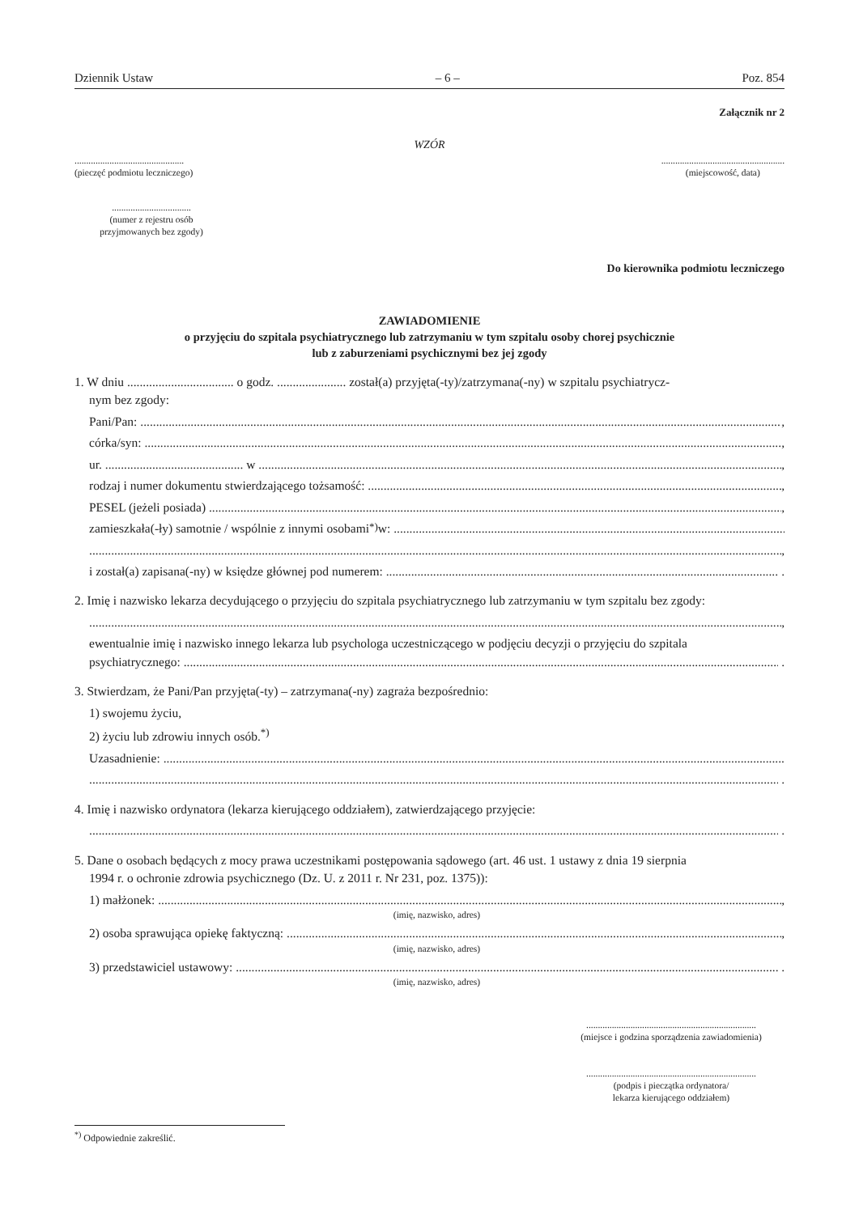Dziennik Ustaw – 6 – Poz. 854
Załącznik nr 2
WZÓR
...............................................
(pieczęć podmiotu leczniczego)
.....................................................
(miejscowość, data)
..................................
(numer z rejestru osób
przyjmowanych bez zgody)
Do kierownika podmiotu leczniczego
ZAWIADOMIENIE
o przyjęciu do szpitala psychiatrycznego lub zatrzymaniu w tym szpitalu osoby chorej psychicznie
lub z zaburzeniami psychicznymi bez jej zgody
1. W dniu .................................. o godz. ...................... został(a) przyjęta(-ty)/zatrzymana(-ny) w szpitalu psychiatrycz-
nym bez zgody:
Pani/Pan: ,
córka/syn: ,
ur. ............................................ w ,
rodzaj i numer dokumentu stwierdzającego tożsamość: ,
PESEL (jeżeli posiada) ,
zamieszkała(-ły) samotnie / wspólnie z innymi osobami<sup>*)</sup> w:
,
i został(a) zapisana(-ny) w księdze głównej pod numerem: .
2. Imię i nazwisko lekarza decydującego o przyjęciu do szpitala psychiatrycznego lub zatrzymaniu w tym szpitalu bez zgody:
,
ewentualnie imię i nazwisko innego lekarza lub psychologa uczestniczącego w podjęciu decyzji o przyjęciu do szpitala
psychiatrycznego: .
3. Stwierdzam, że Pani/Pan przyjęta(-ty) – zatrzymana(-ny) zagraża bezpośrednio:
1) swojemu życiu,
2) życiu lub zdrowiu innych osób.<sup>*)</sup>
Uzasadnienie:
.
4. Imię i nazwisko ordynatora (lekarza kierującego oddziałem), zatwierdzającego przyjęcie:
.
5. Dane o osobach będących z mocy prawa uczestnikami postępowania sądowego (art. 46 ust. 1 ustawy z dnia 19 sierpnia
1994 r. o ochronie zdrowia psychicznego (Dz. U. z 2011 r. Nr 231, poz. 1375)):
1) małżonek: ,
(imię, nazwisko, adres)
2) osoba sprawująca opiekę faktyczną: ,
(imię, nazwisko, adres)
3) przedstawiciel ustawowy: .
(imię, nazwisko, adres)
.........................................................................
(miejsce i godzina sporządzenia zawiadomienia)
.........................................................................
(podpis i pieczątka ordynatora/
lekarza kierującego oddziałem)
<sup>*)</sup> Odpowiednie zakreślić.